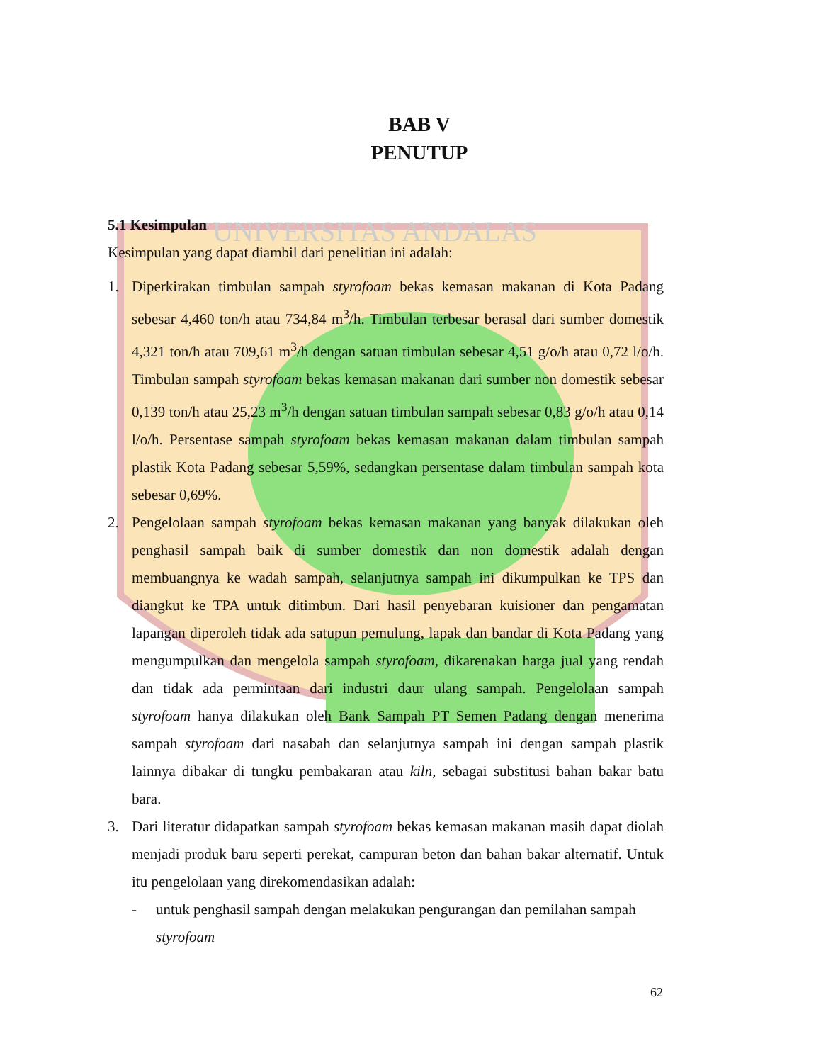UNIVERSITAS ANDALAS
BAB V
PENUTUP
5.1 Kesimpulan
Kesimpulan yang dapat diambil dari penelitian ini adalah:
1. Diperkirakan timbulan sampah styrofoam bekas kemasan makanan di Kota Padang sebesar 4,460 ton/h atau 734,84 m<sup>3</sup>/h. Timbulan terbesar berasal dari sumber domestik 4,321 ton/h atau 709,61 m<sup>3</sup>/h dengan satuan timbulan sebesar 4,51 g/o/h atau 0,72 l/o/h. Timbulan sampah styrofoam bekas kemasan makanan dari sumber non domestik sebesar 0,139 ton/h atau 25,23 m<sup>3</sup>/h dengan satuan timbulan sampah sebesar 0,83 g/o/h atau 0,14 l/o/h. Persentase sampah styrofoam bekas kemasan makanan dalam timbulan sampah plastik Kota Padang sebesar 5,59%, sedangkan persentase dalam timbulan sampah kota sebesar 0,69%.
2. Pengelolaan sampah styrofoam bekas kemasan makanan yang banyak dilakukan oleh penghasil sampah baik di sumber domestik dan non domestik adalah dengan membuangnya ke wadah sampah, selanjutnya sampah ini dikumpulkan ke TPS dan diangkut ke TPA untuk ditimbun. Dari hasil penyebaran kuisioner dan pengamatan lapangan diperoleh tidak ada satupun pemulung, lapak dan bandar di Kota Padang yang mengumpulkan dan mengelola sampah styrofoam, dikarenakan harga jual yang rendah dan tidak ada permintaan dari industri daur ulang sampah. Pengelolaan sampah styrofoam hanya dilakukan oleh Bank Sampah PT Semen Padang dengan menerima sampah styrofoam dari nasabah dan selanjutnya sampah ini dengan sampah plastik lainnya dibakar di tungku pembakaran atau kiln, sebagai substitusi bahan bakar batu bara.
3. Dari literatur didapatkan sampah styrofoam bekas kemasan makanan masih dapat diolah menjadi produk baru seperti perekat, campuran beton dan bahan bakar alternatif. Untuk itu pengelolaan yang direkomendasikan adalah:
- untuk penghasil sampah dengan melakukan pengurangan dan pemilahan sampah styrofoam
62